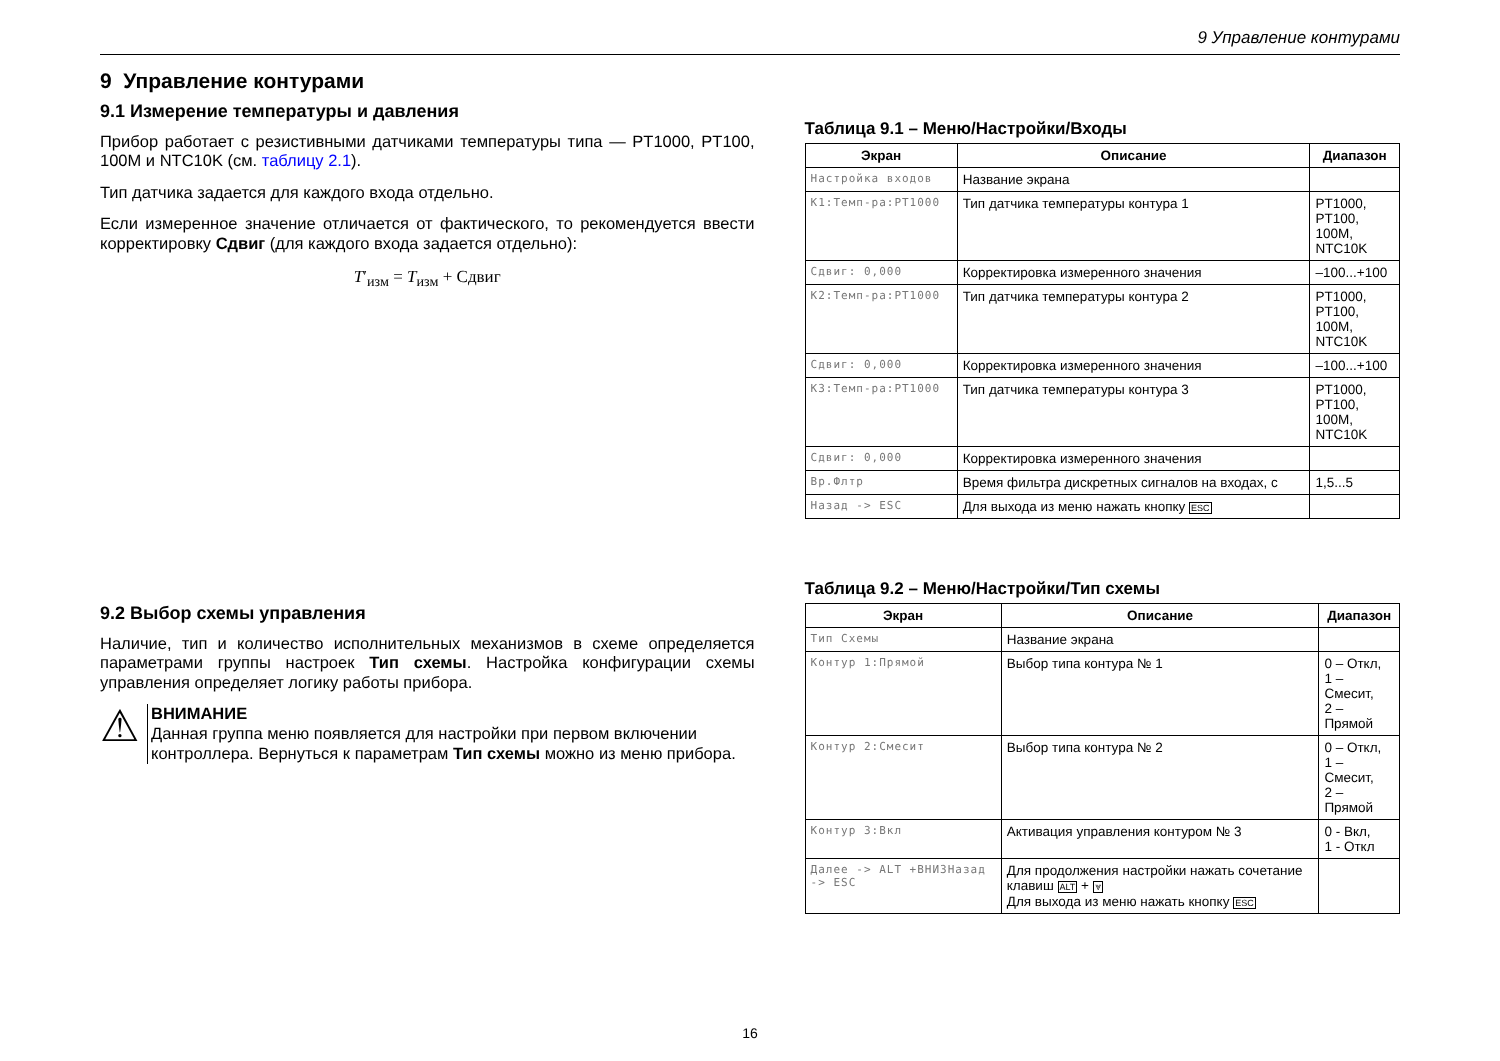9 Управление контурами
9 Управление контурами
9.1 Измерение температуры и давления
Прибор работает с резистивными датчиками температуры типа — PT1000, PT100, 100M и NTC10K (см. таблицу 2.1).
Тип датчика задается для каждого входа отдельно.
Если измеренное значение отличается от фактического, то рекомендуется ввести корректировку Сдвиг (для каждого входа задается отдельно):
T′<sub>изм</sub> = T<sub>изм</sub> + Сдвиг
9.2 Выбор схемы управления
Наличие, тип и количество исполнительных механизмов в схеме определяется параметрами группы настроек Тип схемы. Настройка конфигурации схемы управления определяет логику работы прибора.
⚠
ВНИМАНИЕ
Данная группа меню появляется для настройки при первом включении контроллера. Вернуться к параметрам Тип схемы можно из меню прибора.
Таблица 9.1 – Меню/Настройки/Входы
| Экран | Описание | Диапазон |
| --- | --- | --- |
| Настройка входов | Название экрана | |
| К1:Темп-ра:PT1000 | Тип датчика температуры контура 1 | PT1000, PT100, 100M, NTC10K |
| Сдвиг: 0,000 | Корректировка измеренного значения | –100...+100 |
| К2:Темп-ра:PT1000 | Тип датчика температуры контура 2 | PT1000, PT100, 100M, NTC10K |
| Сдвиг: 0,000 | Корректировка измеренного значения | –100...+100 |
| К3:Темп-ра:PT1000 | Тип датчика температуры контура 3 | PT1000, PT100, 100M, NTC10K |
| Сдвиг: 0,000 | Корректировка измеренного значения | |
| Вр.Флтр | Время фильтра дискретных сигналов на входах, с | 1,5...5 |
| Назад -> ESC | Для выхода из меню нажать кнопку ESC | |
Таблица 9.2 – Меню/Настройки/Тип схемы
| Экран | Описание | Диапазон |
| --- | --- | --- |
| Тип Схемы | Название экрана | |
| Контур 1:Прямой | Выбор типа контура № 1 | 0 – Откл, 1 – Смесит, 2 – Прямой |
| Контур 2:Смесит | Выбор типа контура № 2 | 0 – Откл, 1 – Смесит, 2 – Прямой |
| Контур 3:Вкл | Активация управления контуром № 3 | 0 - Вкл, 1 - Откл |
| Далее -> ALT +ВНИЗНазад -> ESC | Для продолжения настройки нажать сочетание клавиш ALT + ⩔ Для выхода из меню нажать кнопку ESC | |
16